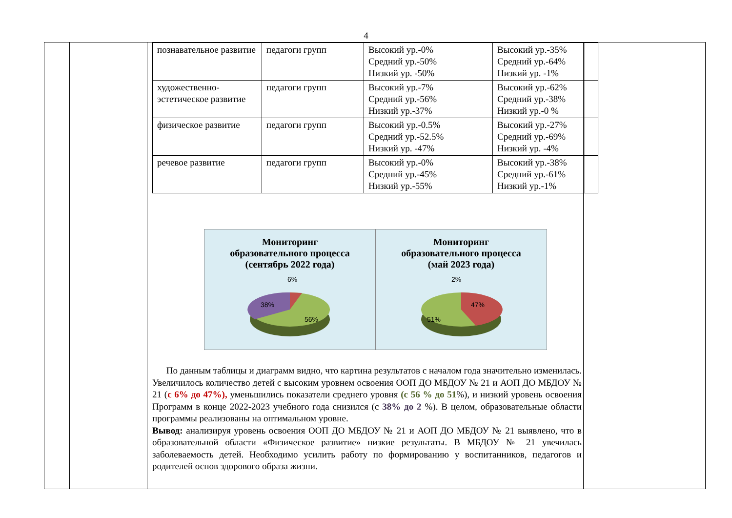4
| познавательное развитие | педагоги групп | Высокий ур.-0% Средний ур.-50% Низкий ур. -50% | Высокий ур.-35% Средний ур.-64% Низкий ур. -1% | |
| художественно-эстетическое развитие | педагоги групп | Высокий ур.-7% Средний ур.-56% Низкий ур.-37% | Высокий ур.-62% Средний ур.-38% Низкий ур.-0 % | |
| физическое развитие | педагоги групп | Высокий ур.-0.5% Средний ур.-52.5% Низкий ур. -47% | Высокий ур.-27% Средний ур.-69% Низкий ур. -4% | |
| речевое развитие | педагоги групп | Высокий ур.-0% Средний ур.-45% Низкий ур.-55% | Высокий ур.-38% Средний ур.-61% Низкий ур.-1% | |
Мониторинг
образовательного процесса
(сентябрь 2022 года)
6%
38%
56%
Мониторинг
образовательного процесса
(май 2023 года)
2%
47%
51%
По данным таблицы и диаграмм видно, что картина результатов с началом года значительно изменилась. Увеличилось количество детей с высоким уровнем освоения ООП ДО МБДОУ № 21 и АОП ДО МБДОУ № 21 (с 6% до 47%), уменьшились показатели среднего уровня (с 56 % до 51%), и низкий уровень освоения Программ в конце 2022-2023 учебного года снизился (с 38% до 2 %). В целом, образовательные области программы реализованы на оптимальном уровне.
Вывод: анализируя уровень освоения ООП ДО МБДОУ № 21 и АОП ДО МБДОУ № 21 выявлено, что в образовательной области «Физическое развитие» низкие результаты. В МБДОУ № 21 увечилась заболеваемость детей. Необходимо усилить работу по формированию у воспитанников, педагогов и родителей основ здорового образа жизни.